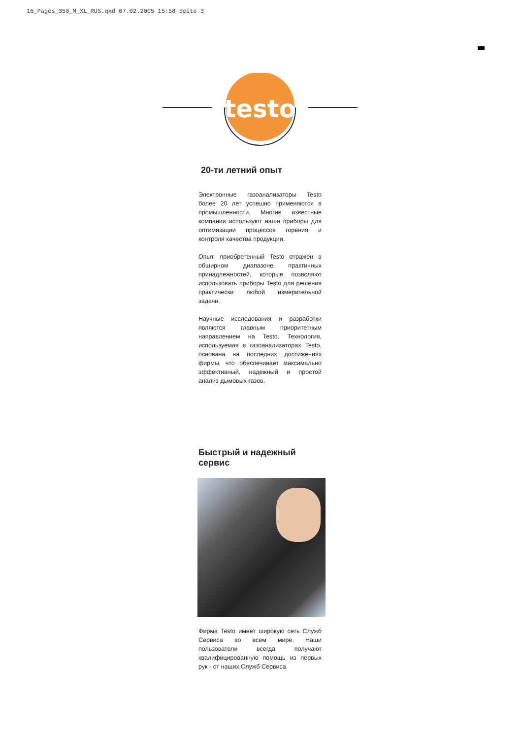16_Pages_350_M_XL_RUS.qxd 07.02.2005 15:58 Seite 3
testo
20-ти летний опыт
Электронные газоанализаторы Testo более 20 лет успешно применяются в промышленности. Многие известные компании используют наши приборы для оптимизации процессов горения и контроля качества продукции.
Опыт, приобретенный Testo отражен в обширном диапазоне практичных принадлежностей, которые позволяют использовать приборы Testo для решения практически любой измерительной задачи.
Научные исследования и разработки являются главным приоритетным направлением на Testo. Технология, используемая в газоанализаторах Testo, основана на последних достижениях фирмы, что обеспечивает максимально эффективный, надежный и простой анализ дымовых газов.
Быстрый и надежный сервис
Фирма Testo имеет широкую сеть Служб Сервиса во всем мире. Наши пользователи всегда получают квалифицированную помощь из первых рук - от наших Служб Сервиса.